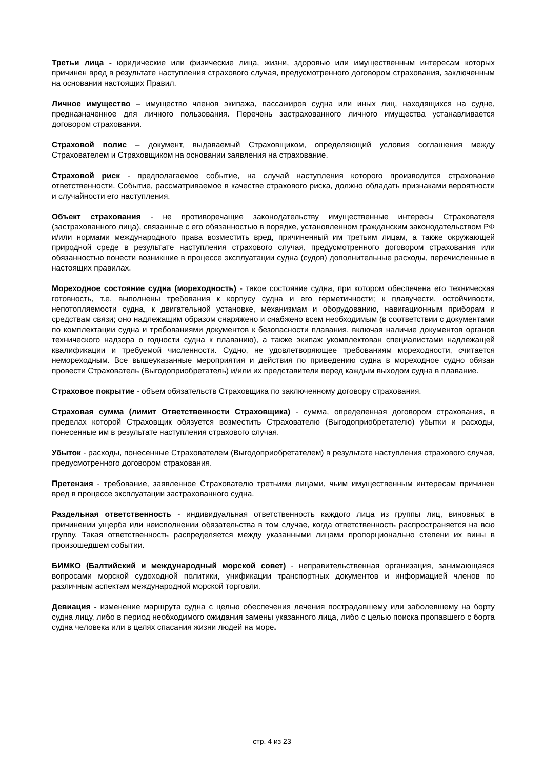Третьи лица - юридические или физические лица, жизни, здоровью или имущественным интересам которых причинен вред в результате наступления страхового случая, предусмотренного договором страхования, заключенным на основании настоящих Правил.
Личное имущество – имущество членов экипажа, пассажиров судна или иных лиц, находящихся на судне, предназначенное для личного пользования. Перечень застрахованного личного имущества устанавливается договором страхования.
Страховой полис – документ, выдаваемый Страховщиком, определяющий условия соглашения между Страхователем и Страховщиком на основании заявления на страхование.
Страховой риск - предполагаемое событие, на случай наступления которого производится страхование ответственности. Событие, рассматриваемое в качестве страхового риска, должно обладать признаками вероятности и случайности его наступления.
Объект страхования - не противоречащие законодательству имущественные интересы Страхователя (застрахованного лица), связанные с его обязанностью в порядке, установленном гражданским законодательством РФ и/или нормами международного права возместить вред, причиненный им третьим лицам, а также окружающей природной среде в результате наступления страхового случая, предусмотренного договором страхования или обязанностью понести возникшие в процессе эксплуатации судна (судов) дополнительные расходы, перечисленные в настоящих правилах.
Мореходное состояние судна (мореходность) - такое состояние судна, при котором обеспечена его техническая готовность, т.е. выполнены требования к корпусу судна и его герметичности; к плавучести, остойчивости, непотопляемости судна, к двигательной установке, механизмам и оборудованию, навигационным приборам и средствам связи; оно надлежащим образом снаряжено и снабжено всем необходимым (в соответствии с документами по комплектации судна и требованиями документов к безопасности плавания, включая наличие документов органов технического надзора о годности судна к плаванию), а также экипаж укомплектован специалистами надлежащей квалификации и требуемой численности. Судно, не удовлетворяющее требованиям мореходности, считается немореходным. Все вышеуказанные мероприятия и действия по приведению судна в мореходное судно обязан провести Страхователь (Выгодоприобретатель) и/или их представители перед каждым выходом судна в плавание.
Страховое покрытие - объем обязательств Страховщика по заключенному договору страхования.
Страховая сумма (лимит Ответственности Страховщика) - сумма, определенная договором страхования, в пределах которой Страховщик обязуется возместить Страхователю (Выгодоприобретателю) убытки и расходы, понесенные им в результате наступления страхового случая.
Убыток - расходы, понесенные Страхователем (Выгодоприобретателем) в результате наступления страхового случая, предусмотренного договором страхования.
Претензия - требование, заявленное Страхователю третьими лицами, чьим имущественным интересам причинен вред в процессе эксплуатации застрахованного судна.
Раздельная ответственность - индивидуальная ответственность каждого лица из группы лиц, виновных в причинении ущерба или неисполнении обязательства в том случае, когда ответственность распространяется на всю группу. Такая ответственность распределяется между указанными лицами пропорционально степени их вины в произошедшем событии.
БИМКО (Балтийский и международный морской совет) - неправительственная организация, занимающаяся вопросами морской судоходной политики, унификации транспортных документов и информацией членов по различным аспектам международной морской торговли.
Девиация - изменение маршрута судна с целью обеспечения лечения пострадавшему или заболевшему на борту судна лицу, либо в период необходимого ожидания замены указанного лица, либо с целью поиска пропавшего с борта судна человека или в целях спасания жизни людей на море.
стр. 4 из 23